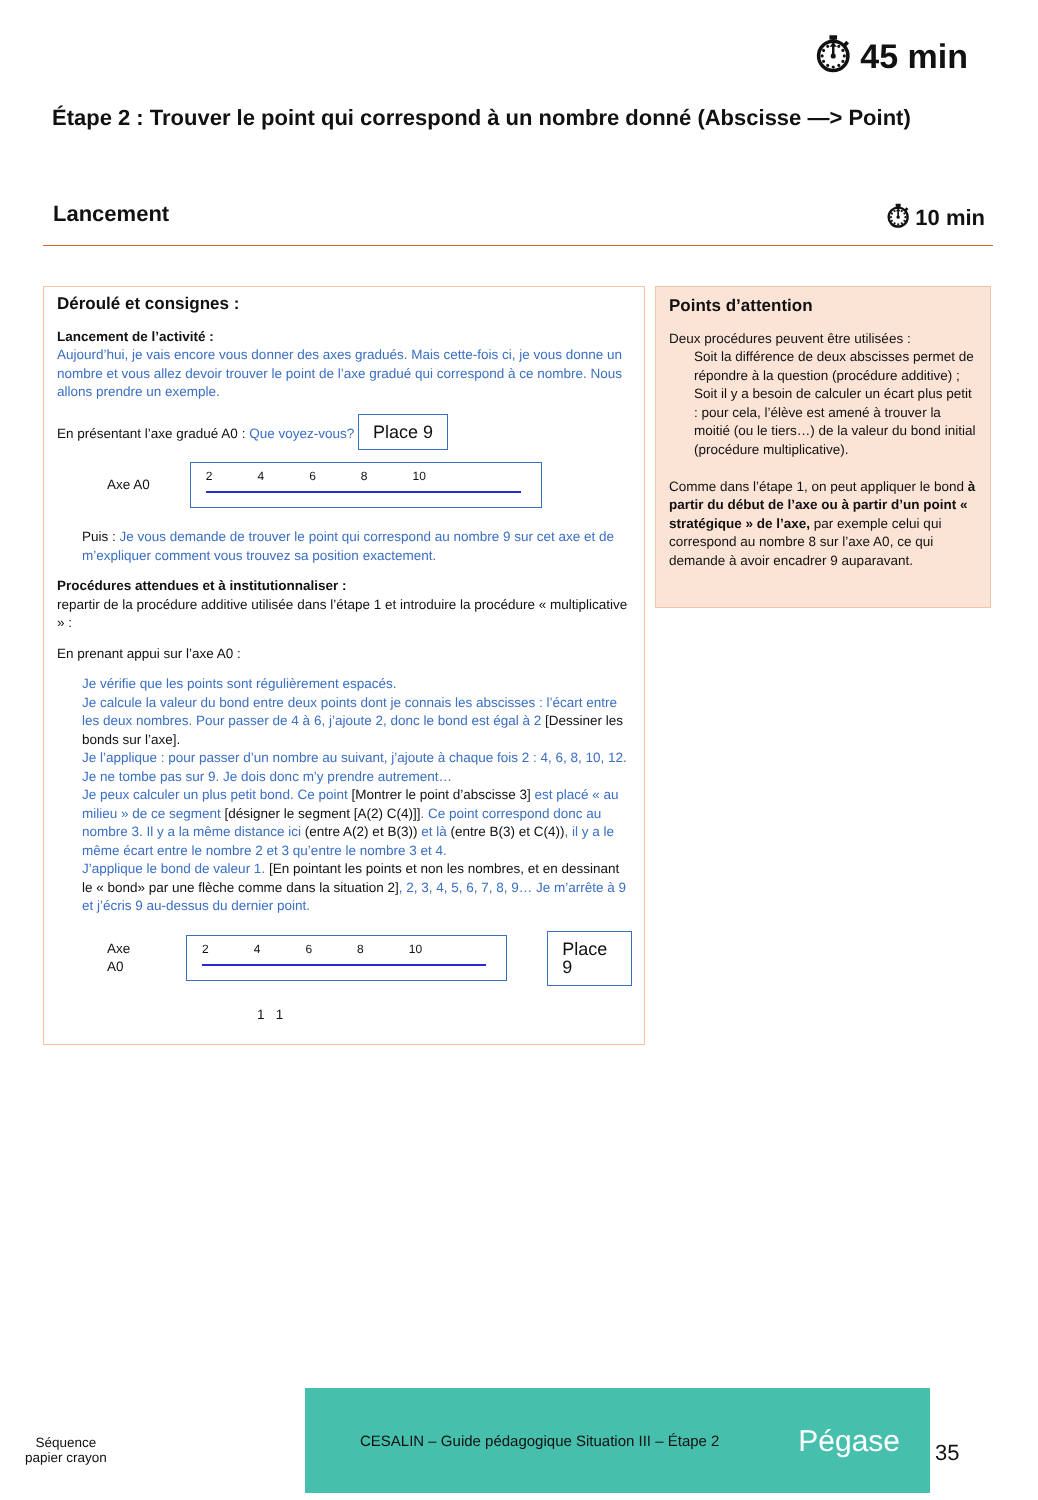⏱ 45 min
Étape 2 : Trouver le point qui correspond à un nombre donné (Abscisse —> Point)
Lancement ⏱ 10 min
Déroulé et consignes :
Lancement de l’activité :
Aujourd’hui, je vais encore vous donner des axes gradués. Mais cette-fois ci, je vous donne un nombre et vous allez devoir trouver le point de l’axe gradué qui correspond à ce nombre. Nous allons prendre un exemple.
En présentant l’axe gradué A0 : Que voyez-vous? Place 9
Axe A0
2468 10
Puis : Je vous demande de trouver le point qui correspond au nombre 9 sur cet axe et de m’expliquer comment vous trouvez sa position exactement.
Procédures attendues et à institutionnaliser :
repartir de la procédure additive utilisée dans l’étape 1 et introduire la procédure « multiplicative » :
En prenant appui sur l’axe A0 :
Je vérifie que les points sont régulièrement espacés.
Je calcule la valeur du bond entre deux points dont je connais les abscisses : l’écart entre les deux nombres. Pour passer de 4 à 6, j’ajoute 2, donc le bond est égal à 2 [Dessiner les bonds sur l’axe].
Je l’applique : pour passer d’un nombre au suivant, j’ajoute à chaque fois 2 : 4, 6, 8, 10, 12. Je ne tombe pas sur 9. Je dois donc m’y prendre autrement…
Je peux calculer un plus petit bond. Ce point [Montrer le point d’abscisse 3] est placé « au milieu » de ce segment [désigner le segment [A(2) C(4)]]. Ce point correspond donc au nombre 3. Il y a la même distance ici (entre A(2) et B(3)) et là (entre B(3) et C(4)), il y a le même écart entre le nombre 2 et 3 qu’entre le nombre 3 et 4.
J’applique le bond de valeur 1. [En pointant les points et non les nombres, et en dessinant le « bond» par une flèche comme dans la situation 2], 2, 3, 4, 5, 6, 7, 8, 9… Je m’arrête à 9 et j’écris 9 au-dessus du dernier point.
Axe A0
2468 10
Place 9
1 1
Points d’attention
Deux procédures peuvent être utilisées :
Soit la différence de deux abscisses permet de répondre à la question (procédure additive) ;
Soit il y a besoin de calculer un écart plus petit : pour cela, l’élève est amené à trouver la moitié (ou le tiers…) de la valeur du bond initial (procédure multiplicative).
Comme dans l’étape 1, on peut appliquer le bond à partir du début de l’axe ou à partir d’un point « stratégique » de l’axe, par exemple celui qui correspond au nombre 8 sur l’axe A0, ce qui demande à avoir encadrer 9 auparavant.
Séquence
papier crayon
CESALIN – Guide pédagogique Situation III – Étape 2 Pégase
35